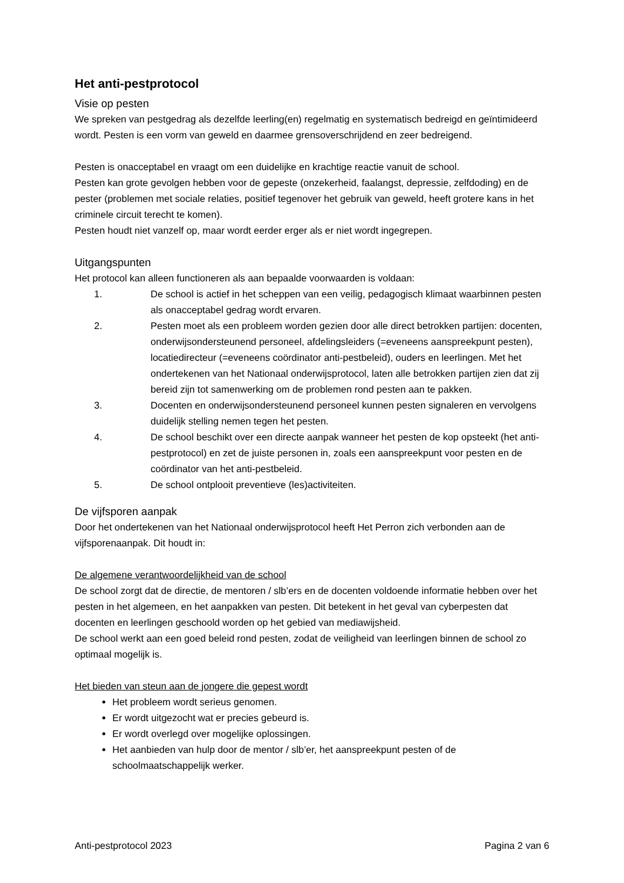Het anti-pestprotocol
Visie op pesten
We spreken van pestgedrag als dezelfde leerling(en) regelmatig en systematisch bedreigd en geïntimideerd wordt. Pesten is een vorm van geweld en daarmee grensoverschrijdend en zeer bedreigend.
Pesten is onacceptabel en vraagt om een duidelijke en krachtige reactie vanuit de school.
Pesten kan grote gevolgen hebben voor de gepeste (onzekerheid, faalangst, depressie, zelfdoding) en de pester (problemen met sociale relaties, positief tegenover het gebruik van geweld, heeft grotere kans in het criminele circuit terecht te komen).
Pesten houdt niet vanzelf op, maar wordt eerder erger als er niet wordt ingegrepen.
Uitgangspunten
Het protocol kan alleen functioneren als aan bepaalde voorwaarden is voldaan:
1. De school is actief in het scheppen van een veilig, pedagogisch klimaat waarbinnen pesten als onacceptabel gedrag wordt ervaren.
2. Pesten moet als een probleem worden gezien door alle direct betrokken partijen: docenten, onderwijsondersteunend personeel, afdelingsleiders (=eveneens aanspreekpunt pesten), locatiedirecteur (=eveneens coördinator anti-pestbeleid), ouders en leerlingen. Met het ondertekenen van het Nationaal onderwijsprotocol, laten alle betrokken partijen zien dat zij bereid zijn tot samenwerking om de problemen rond pesten aan te pakken.
3. Docenten en onderwijsondersteunend personeel kunnen pesten signaleren en vervolgens duidelijk stelling nemen tegen het pesten.
4. De school beschikt over een directe aanpak wanneer het pesten de kop opsteekt (het anti-pestprotocol) en zet de juiste personen in, zoals een aanspreekpunt voor pesten en de coördinator van het anti-pestbeleid.
5. De school ontplooit preventieve (les)activiteiten.
De vijfsporen aanpak
Door het ondertekenen van het Nationaal onderwijsprotocol heeft Het Perron zich verbonden aan de vijfsporenaanpak. Dit houdt in:
De algemene verantwoordelijkheid van de school
De school zorgt dat de directie, de mentoren / slb’ers en de docenten voldoende informatie hebben over het pesten in het algemeen, en het aanpakken van pesten. Dit betekent in het geval van cyberpesten dat docenten en leerlingen geschoold worden op het gebied van mediawijsheid.
De school werkt aan een goed beleid rond pesten, zodat de veiligheid van leerlingen binnen de school zo optimaal mogelijk is.
Het bieden van steun aan de jongere die gepest wordt
Het probleem wordt serieus genomen.
Er wordt uitgezocht wat er precies gebeurd is.
Er wordt overlegd over mogelijke oplossingen.
Het aanbieden van hulp door de mentor / slb’er, het aanspreekpunt pesten of de schoolmaatschappelijk werker.
Anti-pestprotocol 2023 Pagina 2 van 6